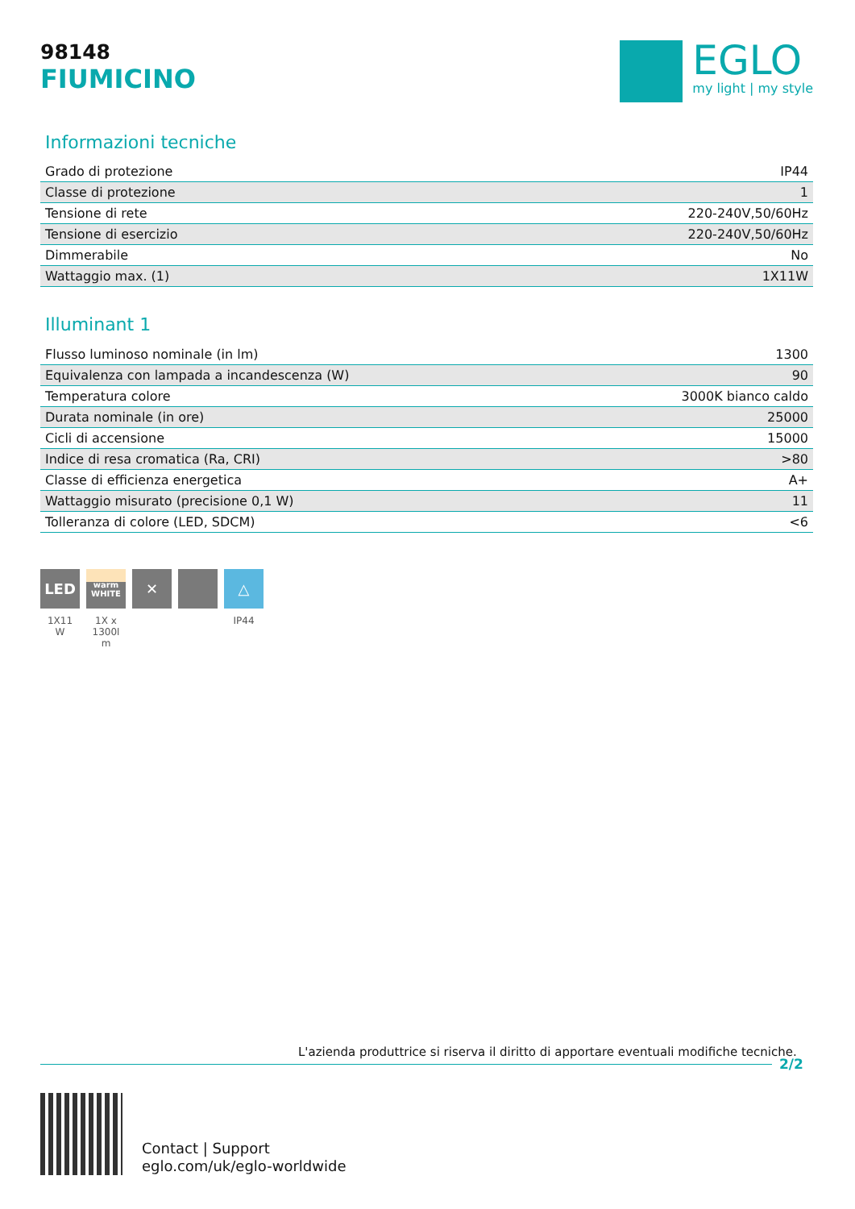98148
FIUMICINO
EGLO
my light | my style
Informazioni tecniche
| Grado di protezione | IP44 |
| Classe di protezione | 1 |
| Tensione di rete | 220-240V,50/60Hz |
| Tensione di esercizio | 220-240V,50/60Hz |
| Dimmerabile | No |
| Wattaggio max. (1) | 1X11W |
Illuminant 1
| Flusso luminoso nominale (in lm) | 1300 |
| Equivalenza con lampada a incandescenza (W) | 90 |
| Temperatura colore | 3000K bianco caldo |
| Durata nominale (in ore) | 25000 |
| Cicli di accensione | 15000 |
| Indice di resa cromatica (Ra, CRI) | >80 |
| Classe di efficienza energetica | A+ |
| Wattaggio misurato (precisione 0,1 W) | 11 |
| Tolleranza di colore (LED, SDCM) | <6 |
LED
1X11
W
warm
WHITE
1X x
1300l
m
✕ △
IP44
L'azienda produttrice si riserva il diritto di apportare eventuali modifiche tecniche.
2/2
Contact | Support
eglo.com/uk/eglo-worldwide